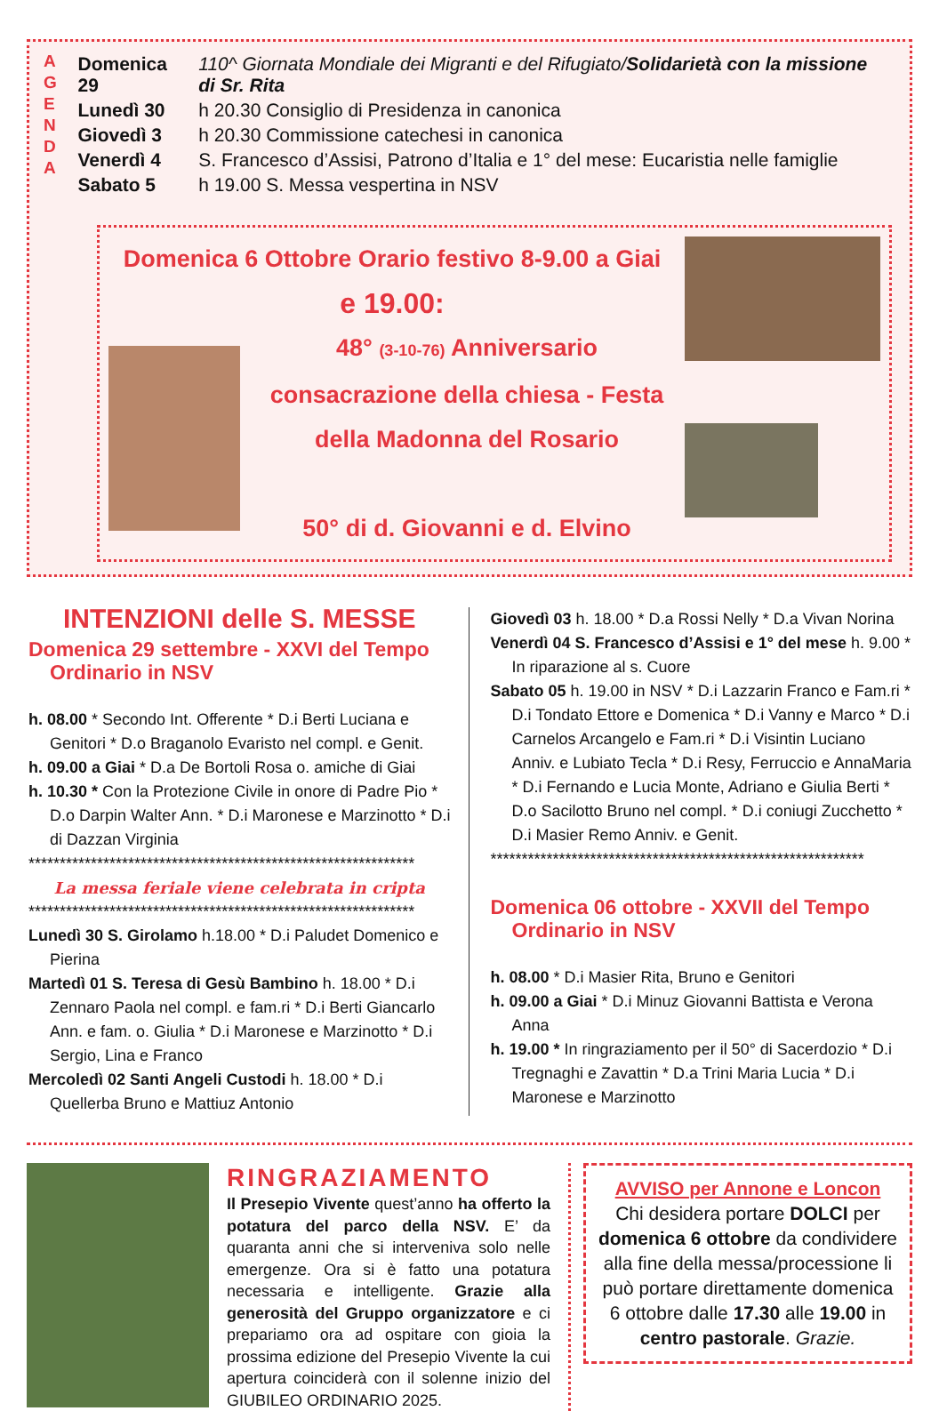A
G
E
N
D
A
| Domenica 29 | 110^ Giornata Mondiale dei Migranti e del Rifugiato/ Solidarietà con la missione di Sr. Rita |
| Lunedì 30 | h 20.30 Consiglio di Presidenza in canonica |
| Giovedì 3 | h 20.30 Commissione catechesi in canonica |
| Venerdì 4 | S. Francesco d’Assisi, Patrono d’Italia e 1° del mese: Eucaristia nelle famiglie |
| Sabato 5 | h 19.00 S. Messa vespertina in NSV |
Domenica 6 Ottobre Orario festivo 8-9.00 a Giai
e 19.00:
48° (3-10-76) Anniversario consacrazione della chiesa - Festa della Madonna del Rosario
50° di d. Giovanni e d. Elvino
INTENZIONI delle S. MESSE
Domenica 29 settembre - XXVI del Tempo Ordinario in NSV
h. 08.00 * Secondo Int. Offerente * D.i Berti Luciana e Genitori * D.o Braganolo Evaristo nel compl. e Genit.
h. 09.00 a Giai * D.a De Bortoli Rosa o. amiche di Giai
h. 10.30 * Con la Protezione Civile in onore di Padre Pio * D.o Darpin Walter Ann. * D.i Maronese e Marzinotto * D.i di Dazzan Virginia
**************************************************************
La messa feriale viene celebrata in cripta
**************************************************************
Lunedì 30 S. Girolamo h.18.00 * D.i Paludet Domenico e Pierina
Martedì 01 S. Teresa di Gesù Bambino h. 18.00 * D.i Zennaro Paola nel compl. e fam.ri * D.i Berti Giancarlo Ann. e fam. o. Giulia * D.i Maronese e Marzinotto * D.i Sergio, Lina e Franco
Mercoledì 02 Santi Angeli Custodi h. 18.00 * D.i Quellerba Bruno e Mattiuz Antonio
Giovedì 03 h. 18.00 * D.a Rossi Nelly * D.a Vivan Norina
Venerdì 04 S. Francesco d’Assisi e 1° del mese h. 9.00 * In riparazione al s. Cuore
Sabato 05 h. 19.00 in NSV * D.i Lazzarin Franco e Fam.ri * D.i Tondato Ettore e Domenica * D.i Vanny e Marco * D.i Carnelos Arcangelo e Fam.ri * D.i Visintin Luciano Anniv. e Lubiato Tecla * D.i Resy, Ferruccio e AnnaMaria * D.i Fernando e Lucia Monte, Adriano e Giulia Berti * D.o Sacilotto Bruno nel compl. * D.i coniugi Zucchetto * D.i Masier Remo Anniv. e Genit.
************************************************************
Domenica 06 ottobre - XXVII del Tempo Ordinario in NSV
h. 08.00 * D.i Masier Rita, Bruno e Genitori
h. 09.00 a Giai * D.i Minuz Giovanni Battista e Verona Anna
h. 19.00 * In ringraziamento per il 50° di Sacerdozio * D.i Tregnaghi e Zavattin * D.a Trini Maria Lucia * D.i Maronese e Marzinotto
RINGRAZIAMENTO
Il Presepio Vivente quest’anno ha offerto la potatura del parco della NSV. E’ da quaranta anni che si interveniva solo nelle emergenze. Ora si è fatto una potatura necessaria e intelligente. Grazie alla generosità del Gruppo organizzatore e ci prepariamo ora ad ospitare con gioia la prossima edizione del Presepio Vivente la cui apertura coinciderà con il solenne inizio del GIUBILEO ORDINARIO 2025.
AVVISO per Annone e Loncon
Chi desidera portare DOLCI per domenica 6 ottobre da condividere alla fine della messa/processione li può portare direttamente domenica 6 ottobre dalle 17.30 alle 19.00 in centro pastorale. Grazie.